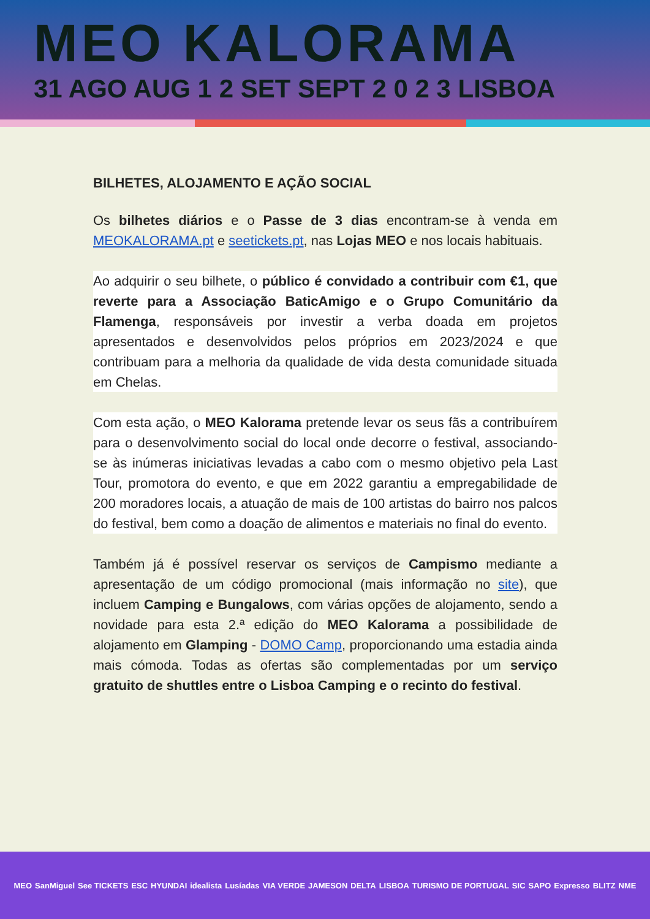MEO KALORAMA
31 AGO AUG 1 2 SET SEPT 2 0 2 3 LISBOA
BILHETES, ALOJAMENTO E AÇÃO SOCIAL
Os bilhetes diários e o Passe de 3 dias encontram-se à venda em MEOKALORAMA.pt e seetickets.pt, nas Lojas MEO e nos locais habituais.
Ao adquirir o seu bilhete, o público é convidado a contribuir com €1, que reverte para a Associação BaticAmigo e o Grupo Comunitário da Flamenga, responsáveis por investir a verba doada em projetos apresentados e desenvolvidos pelos próprios em 2023/2024 e que contribuam para a melhoria da qualidade de vida desta comunidade situada em Chelas.
Com esta ação, o MEO Kalorama pretende levar os seus fãs a contribuírem para o desenvolvimento social do local onde decorre o festival, associando-se às inúmeras iniciativas levadas a cabo com o mesmo objetivo pela Last Tour, promotora do evento, e que em 2022 garantiu a empregabilidade de 200 moradores locais, a atuação de mais de 100 artistas do bairro nos palcos do festival, bem como a doação de alimentos e materiais no final do evento.
Também já é possível reservar os serviços de Campismo mediante a apresentação de um código promocional (mais informação no site), que incluem Camping e Bungalows, com várias opções de alojamento, sendo a novidade para esta 2.ª edição do MEO Kalorama a possibilidade de alojamento em Glamping - DOMO Camp, proporcionando uma estadia ainda mais cómoda. Todas as ofertas são complementadas por um serviço gratuito de shuttles entre o Lisboa Camping e o recinto do festival.
MEO SanMiguel See TICKETS ESC HYUNDAI idealista Lusíadas VIA VERDE JAMESON DELTA LISBOA TURISMO DE PORTUGAL SIC SAPO Expresso BLITZ NME